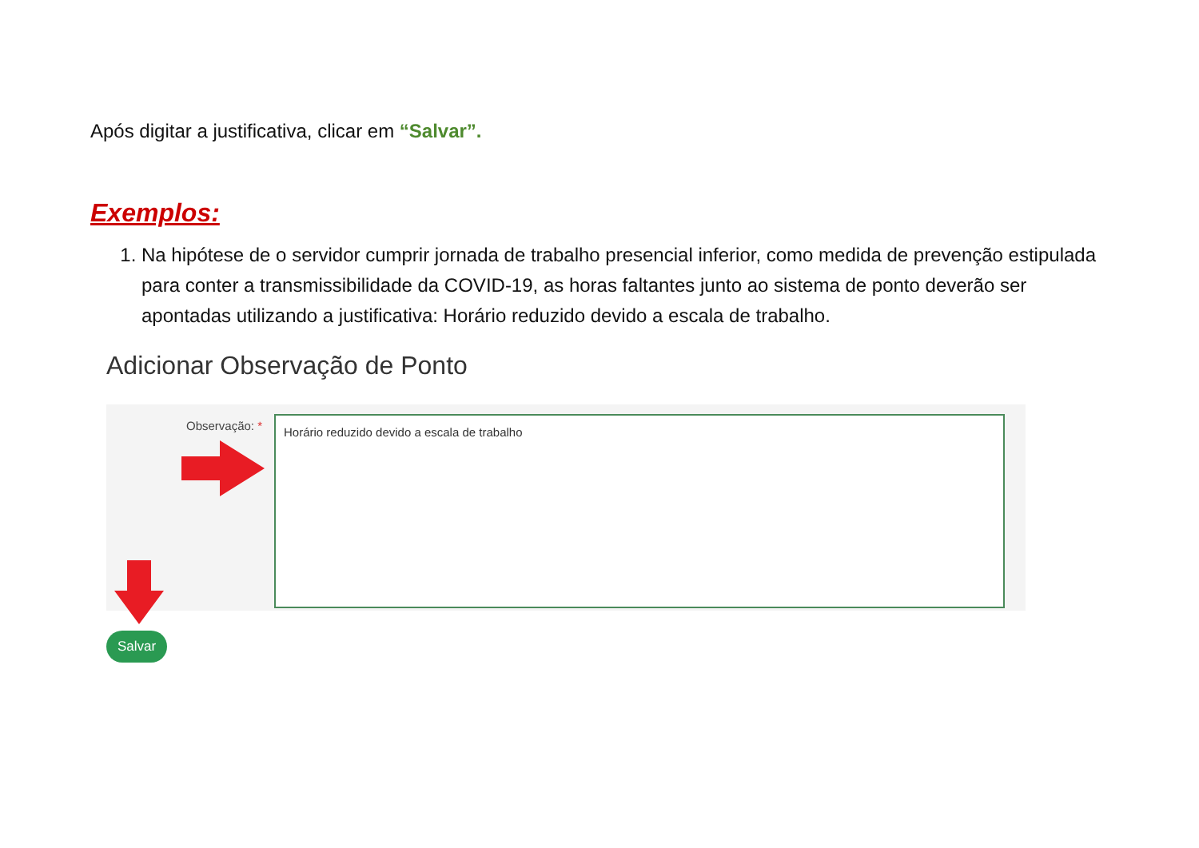Após digitar a justificativa, clicar em “Salvar”.
Exemplos:
1. Na hipótese de o servidor cumprir jornada de trabalho presencial inferior, como medida de prevenção estipulada para conter a transmissibilidade da COVID-19, as horas faltantes junto ao sistema de ponto deverão ser apontadas utilizando a justificativa: Horário reduzido devido a escala de trabalho.
Adicionar Observação de Ponto
Observação: * Horário reduzido devido a escala de trabalho
Salvar